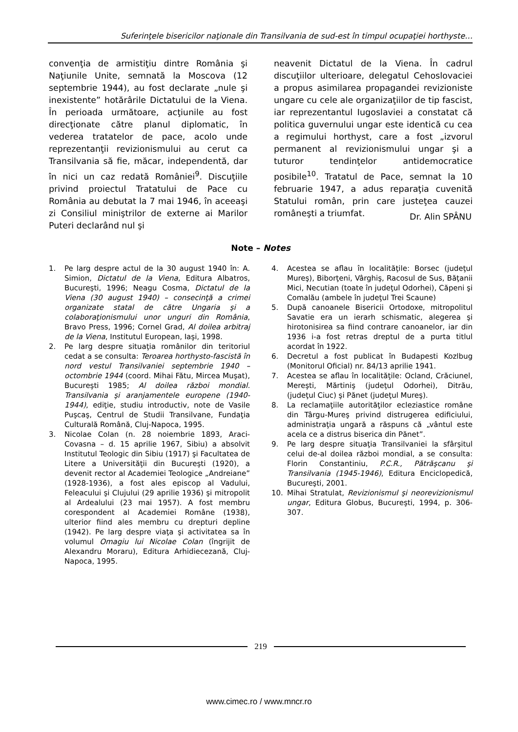Suferinţele bisericilor naţionale din Transilvania de sud-est în timpul ocupaţiei horthyste…
convenţia de armistiţiu dintre România şi Naţiunile Unite, semnată la Moscova (12 septembrie 1944), au fost declarate „nule şi inexistente” hotărârile Dictatului de la Viena. În perioada următoare, acţiunile au fost direcţionate către planul diplomatic, în vederea tratatelor de pace, acolo unde reprezentanţii revizionismului au cerut ca Transilvania să fie, măcar, independentă, dar în nici un caz redată României<sup>9</sup>. Discuţiile privind proiectul Tratatului de Pace cu România au debutat la 7 mai 1946, în aceeaşi zi Consiliul miniştrilor de externe ai Marilor Puteri declarând nul şi
neavenit Dictatul de la Viena. În cadrul discuţiilor ulterioare, delegatul Cehoslovaciei a propus asimilarea propagandei revizioniste ungare cu cele ale organizaţiilor de tip fascist, iar reprezentantul Iugoslaviei a constatat că politica guvernului ungar este identică cu cea a regimului horthyst, care a fost „izvorul permanent al revizionismului ungar şi a tuturor tendinţelor antidemocratice posibile<sup>10</sup>. Tratatul de Pace, semnat la 10 februarie 1947, a adus reparaţia cuvenită Statului român, prin care justeţea cauzei româneşti a triumfat.
Dr. Alin SPÂNU
Note – Notes
1. Pe larg despre actul de la 30 august 1940 în: A. Simion, Dictatul de la Viena, Editura Albatros, Bucureşti, 1996; Neagu Cosma, Dictatul de la Viena (30 august 1940) – consecinţă a crimei organizate statal de către Ungaria şi a colaboraţionismului unor unguri din România, Bravo Press, 1996; Cornel Grad, Al doilea arbitraj de la Viena, Institutul European, Iaşi, 1998.
2. Pe larg despre situaţia românilor din teritoriul cedat a se consulta: Teroarea horthysto-fascistă în nord vestul Transilvaniei septembrie 1940 – octombrie 1944 (coord. Mihai Fătu, Mircea Muşat), Bucureşti 1985; Al doilea război mondial. Transilvania şi aranjamentele europene (1940-1944), ediţie, studiu introductiv, note de Vasile Puşcaş, Centrul de Studii Transilvane, Fundaţia Culturală Română, Cluj-Napoca, 1995.
3. Nicolae Colan (n. 28 noiembrie 1893, Araci-Covasna – d. 15 aprilie 1967, Sibiu) a absolvit Institutul Teologic din Sibiu (1917) şi Facultatea de Litere a Universităţii din Bucureşti (1920), a devenit rector al Academiei Teologice „Andreiane” (1928-1936), a fost ales episcop al Vadului, Feleacului şi Clujului (29 aprilie 1936) şi mitropolit al Ardealului (23 mai 1957). A fost membru corespondent al Academiei Române (1938), ulterior fiind ales membru cu drepturi depline (1942). Pe larg despre viaţa şi activitatea sa în volumul Omagiu lui Nicolae Colan (îngrijit de Alexandru Moraru), Editura Arhidiecezană, Cluj-Napoca, 1995.
4. Acestea se aflau în localităţile: Borsec (judeţul Mureş), Biborţeni, Vârghiş, Racosul de Sus, Băţanii Mici, Necutian (toate în judeţul Odorhei), Căpeni şi Comalău (ambele în judeţul Trei Scaune)
5. După canoanele Bisericii Ortodoxe, mitropolitul Savatie era un ierarh schismatic, alegerea şi hirotonisirea sa fiind contrare canoanelor, iar din 1936 i-a fost retras dreptul de a purta titlul acordat în 1922.
6. Decretul a fost publicat în Budapesti Kozlbug (Monitorul Oficial) nr. 84/13 aprilie 1941.
7. Acestea se aflau în localităţile: Ocland, Crăciunel, Mereşti, Mărtiniş (judeţul Odorhei), Ditrău, (judeţul Ciuc) şi Pănet (judeţul Mureş).
8. La reclamaţiile autorităţilor ecleziastice române din Târgu-Mureş privind distrugerea edificiului, administraţia ungară a răspuns că „vântul este acela ce a distrus biserica din Pănet”.
9. Pe larg despre situaţia Transilvaniei la sfârşitul celui de-al doilea război mondial, a se consulta: Florin Constantiniu, P.C.R., Pătrăşcanu şi Transilvania (1945-1946), Editura Enciclopedică, Bucureşti, 2001.
10. Mihai Stratulat, Revizionismul şi neorevizionismul ungar, Editura Globus, Bucureşti, 1994, p. 306-307.
219
www.cimec.ro / www.mncr.ro